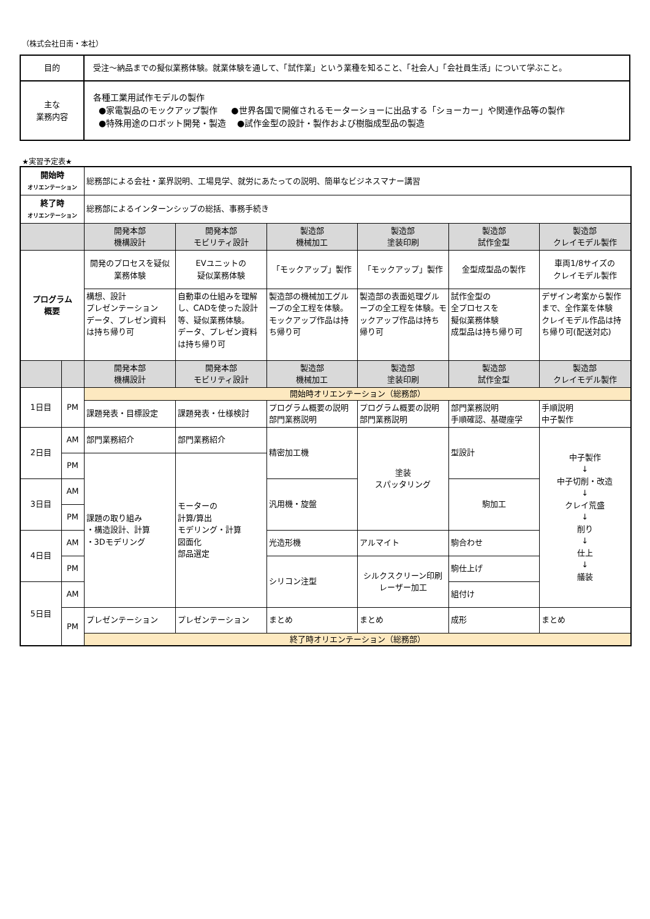（株式会社日南・本社）
| 目的 | 受注～納品までの擬似業務体験。就業体験を通して、「試作業」という業種を知ること、「社会人」「会社員生活」について学ぶこと。 |
| 主な 業務内容 | 各種工業用試作モデルの製作 ●家電製品のモックアップ製作 ●世界各国で開催されるモーターショーに出品する「ショーカー」や関連作品等の製作 ●特殊用途のロボット開発・製造 ●試作金型の設計・製作および樹脂成型品の製造 |
★実習予定表★
| 開始時 オリエンテーション | | 総務部による会社・業界説明、工場見学、就労にあたっての説明、簡単なビジネスマナー講習 | | | | | |
| 終了時 オリエンテーション | | 総務部によるインターンシップの総括、事務手続き | | | | | |
| | | 開発本部 機構設計 | 開発本部 モビリティ設計 | 製造部 機械加工 | 製造部 塗装印刷 | 製造部 試作金型 | 製造部 クレイモデル製作 |
| プログラム 概要 | | 開発のプロセスを疑似業務体験 | EVユニットの 疑似業務体験 | 「モックアップ」製作 | 「モックアップ」製作 | 金型成型品の製作 | 車両1/8サイズの クレイモデル製作 |
| | | 構想、設計 プレゼンテーション データ、プレゼン資料は持ち帰り可 | 自動車の仕組みを理解し、CADを使った設計等、疑似業務体験。 データ、プレゼン資料は持ち帰り可 | 製造部の機械加工グループの全工程を体験。モックアップ作品は持ち帰り可 | 製造部の表面処理グループの全工程を体験。モックアップ作品は持ち帰り可 | 試作金型の 全プロセスを 擬似業務体験 成型品は持ち帰り可 | デザイン考案から製作まで、全作業を体験 クレイモデル作品は持ち帰り可(配送対応) |
| | | 開発本部 機構設計 | 開発本部 モビリティ設計 | 製造部 機械加工 | 製造部 塗装印刷 | 製造部 試作金型 | 製造部 クレイモデル製作 |
| 1日目 | PM | 開始時オリエンテーション（総務部） | | | | | |
| | | 課題発表・目標設定 | 課題発表・仕様検討 | プログラム概要の説明 部門業務説明 | プログラム概要の説明 部門業務説明 | 部門業務説明 手順確認、基礎座学 | 手順説明 中子製作 |
| 2日目 | AM | 部門業務紹介 | 部門業務紹介 | 精密加工機 | 塗装 スパッタリング | 型設計 | 中子製作 ↓ 中子切削・改造 ↓ クレイ荒盛 ↓ 削り ↓ 仕上 ↓ 艤装 |
| | PM | 課題の取り組み ・構造設計、計算 ・3Dモデリング | モーターの 計算/算出 モデリング・計算 図面化 部品選定 | | | | |
| 3日目 | AM | | | 汎用機・旋盤 | | 駒加工 | |
| | PM | | | | | | |
| 4日目 | AM | | | 光造形機 | アルマイト | 駒合わせ | |
| | PM | | | シリコン注型 | シルクスクリーン印刷 レーザー加工 | 駒仕上げ | |
| 5日目 | AM | | | | | 組付け | |
| | PM | プレゼンテーション | プレゼンテーション | まとめ | まとめ | 成形 | まとめ |
| | | 終了時オリエンテーション（総務部） | | | | | |